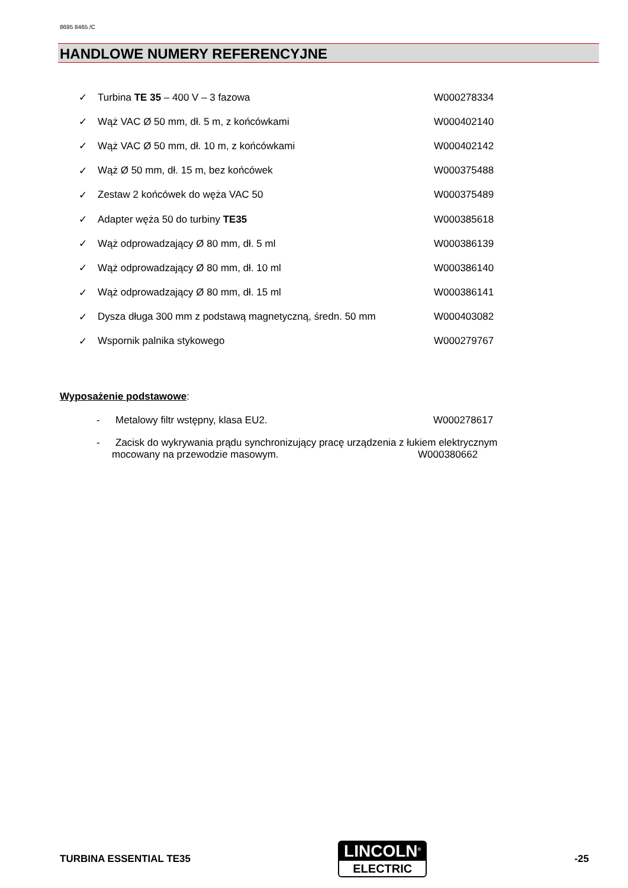8695 8465 /C
HANDLOWE NUMERY REFERENCYJNE
✓ Turbina TE 35 – 400 V – 3 fazowa W000278334
✓ Wąż VAC Ø 50 mm, dł. 5 m, z końcówkami W000402140
✓ Wąż VAC Ø 50 mm, dł. 10 m, z końcówkami W000402142
✓ Wąż Ø 50 mm, dł. 15 m, bez końcówek W000375488
✓ Zestaw 2 końcówek do węża VAC 50 W000375489
✓ Adapter węża 50 do turbiny TE35 W000385618
✓ Wąż odprowadzający Ø 80 mm, dł. 5 ml W000386139
✓ Wąż odprowadzający Ø 80 mm, dł. 10 ml W000386140
✓ Wąż odprowadzający Ø 80 mm, dł. 15 ml W000386141
✓ Dysza długa 300 mm z podstawą magnetyczną, średn. 50 mm W000403082
✓ Wspornik palnika stykowego W000279767
Wyposażenie podstawowe:
- Metalowy filtr wstępny, klasa EU2. W000278617
- Zacisk do wykrywania prądu synchronizujący pracę urządzenia z łukiem elektrycznym
mocowany na przewodzie masowym. W000380662
TURBINA ESSENTIAL TE35
LINCOLN<sup>®</sup>
ELECTRIC
-25